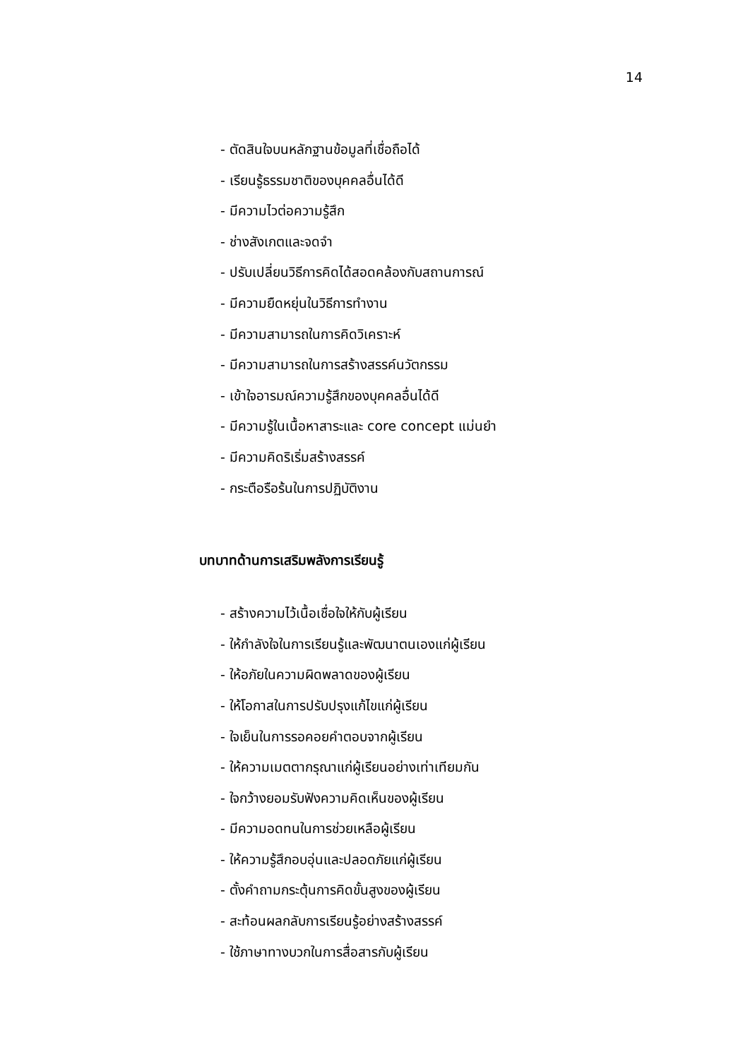14
- ตัดสินใจบนหลักฐานข้อมูลที่เชื่อถือได้
- เรียนรู้ธรรมชาติของบุคคลอื่นได้ดี
- มีความไวต่อความรู้สึก
- ช่างสังเกตและจดจำ
- ปรับเปลี่ยนวิธีการคิดได้สอดคล้องกับสถานการณ์
- มีความยืดหยุ่นในวิธีการทำงาน
- มีความสามารถในการคิดวิเคราะห์
- มีความสามารถในการสร้างสรรค์นวัตกรรม
- เข้าใจอารมณ์ความรู้สึกของบุคคลอื่นได้ดี
- มีความรู้ในเนื้อหาสาระและ core concept แม่นยำ
- มีความคิดริเริ่มสร้างสรรค์
- กระตือรือร้นในการปฏิบัติงาน
บทบาทด้านการเสริมพลังการเรียนรู้
- สร้างความไว้เนื้อเชื่อใจให้กับผู้เรียน
- ให้กำลังใจในการเรียนรู้และพัฒนาตนเองแก่ผู้เรียน
- ให้อภัยในความผิดพลาดของผู้เรียน
- ให้โอกาสในการปรับปรุงแก้ไขแก่ผู้เรียน
- ใจเย็นในการรอคอยคำตอบจากผู้เรียน
- ให้ความเมตตากรุณาแก่ผู้เรียนอย่างเท่าเทียมกัน
- ใจกว้างยอมรับฟังความคิดเห็นของผู้เรียน
- มีความอดทนในการช่วยเหลือผู้เรียน
- ให้ความรู้สึกอบอุ่นและปลอดภัยแก่ผู้เรียน
- ตั้งคำถามกระตุ้นการคิดขั้นสูงของผู้เรียน
- สะท้อนผลกลับการเรียนรู้อย่างสร้างสรรค์
- ใช้ภาษาทางบวกในการสื่อสารกับผู้เรียน